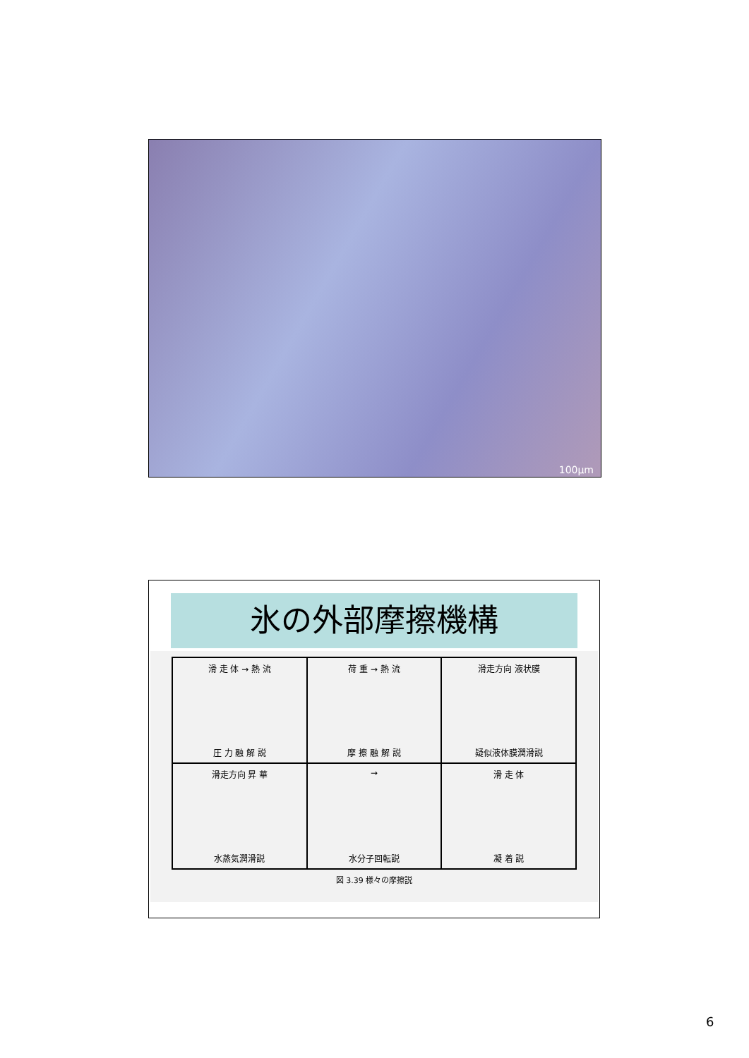100μm
氷の外部摩擦機構
滑 走 体 → 熱 流
圧 力 融 解 説
荷 重 → 熱 流
摩 擦 融 解 説
滑走方向 液状膜
疑似液体膜潤滑説
滑走方向 昇 華
水蒸気潤滑説
→
水分子回転説
滑 走 体
凝 着 説
図 3.39 様々の摩擦説
6